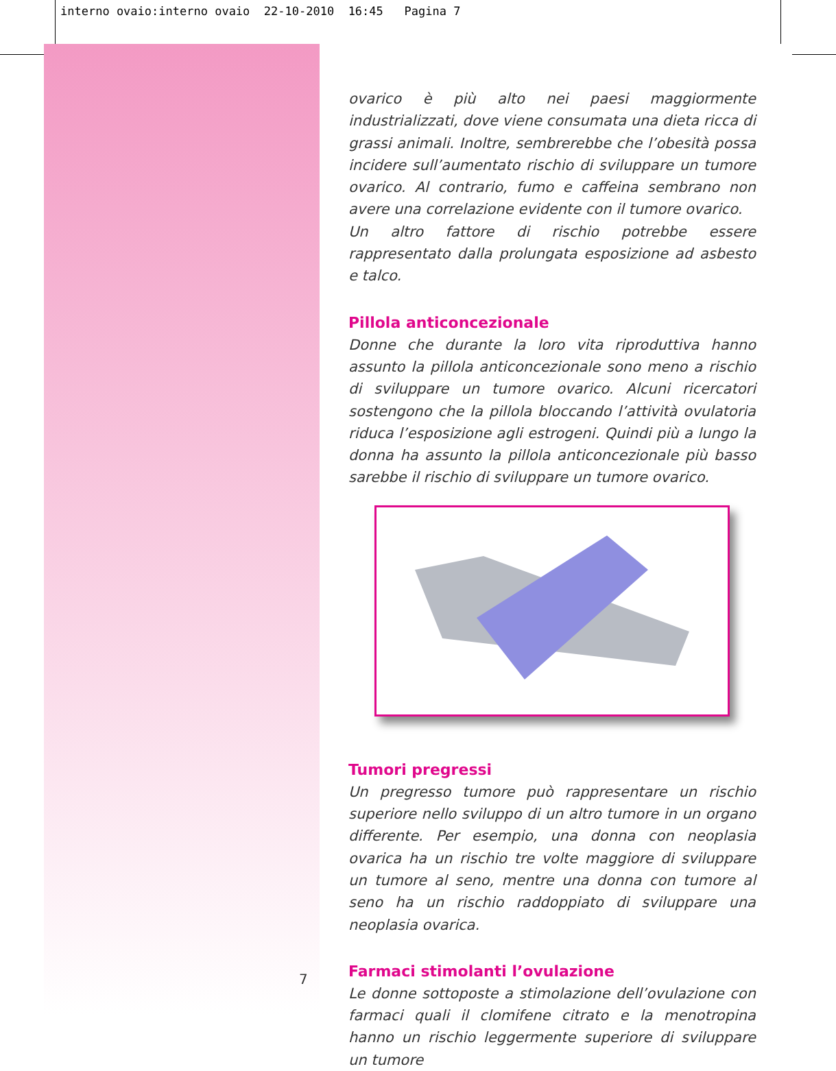interno ovaio:interno ovaio 22-10-2010 16:45 Pagina 7
ovarico è più alto nei paesi maggiormente industrializzati, dove viene consumata una dieta ricca di grassi animali. Inoltre, sembrerebbe che l’obesità possa incidere sull’aumentato rischio di sviluppare un tumore ovarico. Al contrario, fumo e caffeina sembrano non avere una correlazione evidente con il tumore ovarico.
Un altro fattore di rischio potrebbe essere rappresentato dalla prolungata esposizione ad asbesto e talco.
Pillola anticoncezionale
Donne che durante la loro vita riproduttiva hanno assunto la pillola anticoncezionale sono meno a rischio di sviluppare un tumore ovarico. Alcuni ricercatori sostengono che la pillola bloccando l’attività ovulatoria riduca l’esposizione agli estrogeni. Quindi più a lungo la donna ha assunto la pillola anticoncezionale più basso sarebbe il rischio di sviluppare un tumore ovarico.
Tumori pregressi
Un pregresso tumore può rappresentare un rischio superiore nello sviluppo di un altro tumore in un organo differente. Per esempio, una donna con neoplasia ovarica ha un rischio tre volte maggiore di sviluppare un tumore al seno, mentre una donna con tumore al seno ha un rischio raddoppiato di sviluppare una neoplasia ovarica.
Farmaci stimolanti l’ovulazione
Le donne sottoposte a stimolazione dell’ovulazione con farmaci quali il clomifene citrato e la menotropina hanno un rischio leggermente superiore di sviluppare un tumore
7